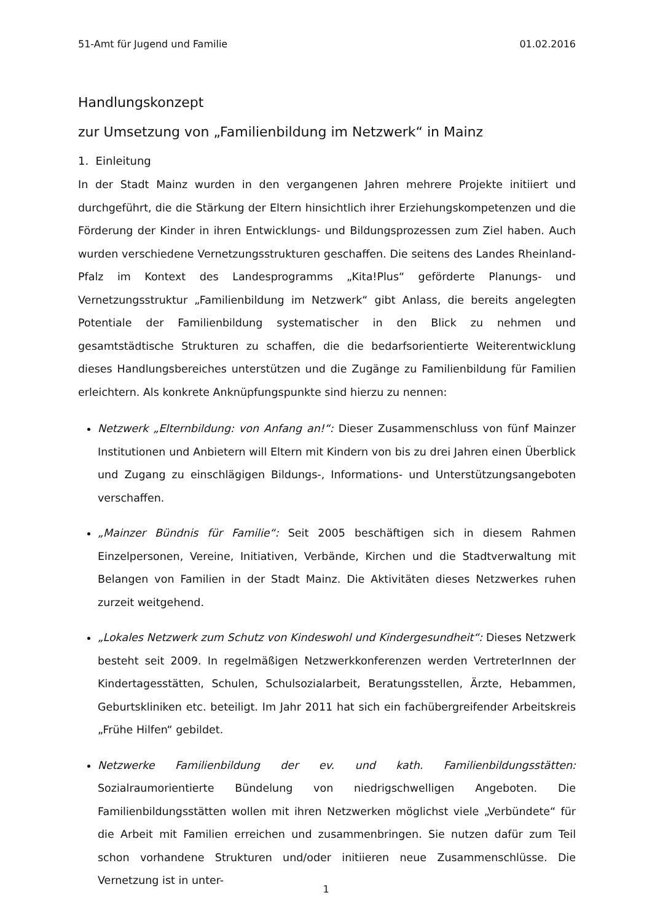51-Amt für Jugend und Familie 01.02.2016
Handlungskonzept
zur Umsetzung von „Familienbildung im Netzwerk“ in Mainz
1. Einleitung
In der Stadt Mainz wurden in den vergangenen Jahren mehrere Projekte initiiert und durchgeführt, die die Stärkung der Eltern hinsichtlich ihrer Erziehungskompetenzen und die Förderung der Kinder in ihren Entwicklungs- und Bildungsprozessen zum Ziel haben. Auch wurden verschiedene Vernetzungsstrukturen geschaffen. Die seitens des Landes Rheinland-Pfalz im Kontext des Landesprogramms „Kita!Plus“ geförderte Planungs- und Vernetzungsstruktur „Familienbildung im Netzwerk“ gibt Anlass, die bereits angelegten Potentiale der Familienbildung systematischer in den Blick zu nehmen und gesamtstädtische Strukturen zu schaffen, die die bedarfsorientierte Weiterentwicklung dieses Handlungsbereiches unterstützen und die Zugänge zu Familienbildung für Familien erleichtern. Als konkrete Anknüpfungspunkte sind hierzu zu nennen:
Netzwerk „Elternbildung: von Anfang an!“: Dieser Zusammenschluss von fünf Mainzer Institutionen und Anbietern will Eltern mit Kindern von bis zu drei Jahren einen Überblick und Zugang zu einschlägigen Bildungs-, Informations- und Unterstützungsangeboten verschaffen.
„Mainzer Bündnis für Familie“: Seit 2005 beschäftigen sich in diesem Rahmen Einzelpersonen, Vereine, Initiativen, Verbände, Kirchen und die Stadtverwaltung mit Belangen von Familien in der Stadt Mainz. Die Aktivitäten dieses Netzwerkes ruhen zurzeit weitgehend.
„Lokales Netzwerk zum Schutz von Kindeswohl und Kindergesundheit“: Dieses Netzwerk besteht seit 2009. In regelmäßigen Netzwerkkonferenzen werden VertreterInnen der Kindertagesstätten, Schulen, Schulsozialarbeit, Beratungsstellen, Ärzte, Hebammen, Geburtskliniken etc. beteiligt. Im Jahr 2011 hat sich ein fachübergreifender Arbeitskreis „Frühe Hilfen“ gebildet.
Netzwerke Familienbildung der ev. und kath. Familienbildungsstätten: Sozialraumorientierte Bündelung von niedrigschwelligen Angeboten. Die Familienbildungsstätten wollen mit ihren Netzwerken möglichst viele „Verbündete“ für die Arbeit mit Familien erreichen und zusammenbringen. Sie nutzen dafür zum Teil schon vorhandene Strukturen und/oder initiieren neue Zusammenschlüsse. Die Vernetzung ist in unter-
1